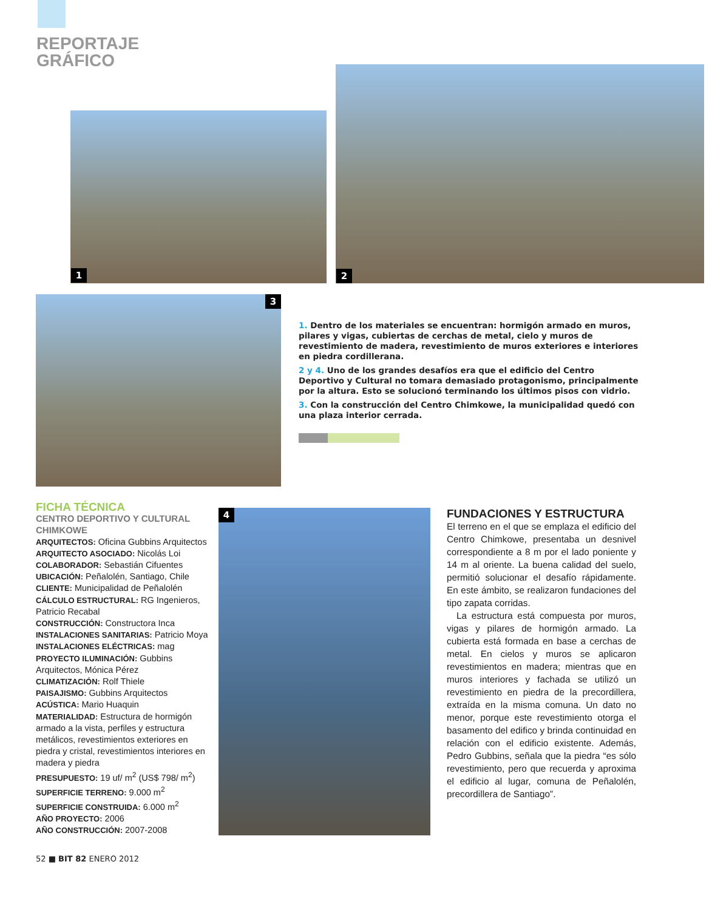REPORTAJE
GRÁFICO
1 2
3
1. Dentro de los materiales se encuentran: hormigón armado en muros, pilares y vigas, cubiertas de cerchas de metal, cielo y muros de revestimiento de madera, revestimiento de muros exteriores e interiores en piedra cordillerana.
2 y 4. Uno de los grandes desafíos era que el edificio del Centro Deportivo y Cultural no tomara demasiado protagonismo, principalmente por la altura. Esto se solucionó terminando los últimos pisos con vidrio.
3. Con la construcción del Centro Chimkowe, la municipalidad quedó con una plaza interior cerrada.
FICHA TÉCNICA
CENTRO DEPORTIVO Y CULTURAL CHIMKOWE
ARQUITECTOS: Oficina Gubbins Arquitectos
ARQUITECTO ASOCIADO: Nicolás Loi
COLABORADOR: Sebastián Cifuentes
UBICACIÓN: Peñalolén, Santiago, Chile
CLIENTE: Municipalidad de Peñalolén
CÁLCULO ESTRUCTURAL: RG Ingenieros, Patricio Recabal
CONSTRUCCIÓN: Constructora Inca
INSTALACIONES SANITARIAS: Patricio Moya
INSTALACIONES ELÉCTRICAS: mag
PROYECTO ILUMINACIÓN: Gubbins Arquitectos, Mónica Pérez
CLIMATIZACIÓN: Rolf Thiele
PAISAJISMO: Gubbins Arquitectos
ACÚSTICA: Mario Huaquin
MATERIALIDAD: Estructura de hormigón armado a la vista, perfiles y estructura metálicos, revestimientos exteriores en piedra y cristal, revestimientos interiores en madera y piedra
PRESUPUESTO: 19 uf/ m<sup>2</sup> (US$ 798/ m<sup>2</sup>)
SUPERFICIE TERRENO: 9.000 m<sup>2</sup>
SUPERFICIE CONSTRUIDA: 6.000 m<sup>2</sup>
AÑO PROYECTO: 2006
AÑO CONSTRUCCIÓN: 2007-2008
4
FUNDACIONES Y ESTRUCTURA
El terreno en el que se emplaza el edificio del Centro Chimkowe, presentaba un desnivel correspondiente a 8 m por el lado poniente y 14 m al oriente. La buena calidad del suelo, permitió solucionar el desafío rápidamente. En este ámbito, se realizaron fundaciones del tipo zapata corridas.
La estructura está compuesta por muros, vigas y pilares de hormigón armado. La cubierta está formada en base a cerchas de metal. En cielos y muros se aplicaron revestimientos en madera; mientras que en muros interiores y fachada se utilizó un revestimiento en piedra de la precordillera, extraída en la misma comuna. Un dato no menor, porque este revestimiento otorga el basamento del edifico y brinda continuidad en relación con el edificio existente. Además, Pedro Gubbins, señala que la piedra “es sólo revestimiento, pero que recuerda y aproxima el edificio al lugar, comuna de Peñalolén, precordillera de Santiago”.
52 ■ BIT 82 ENERO 2012